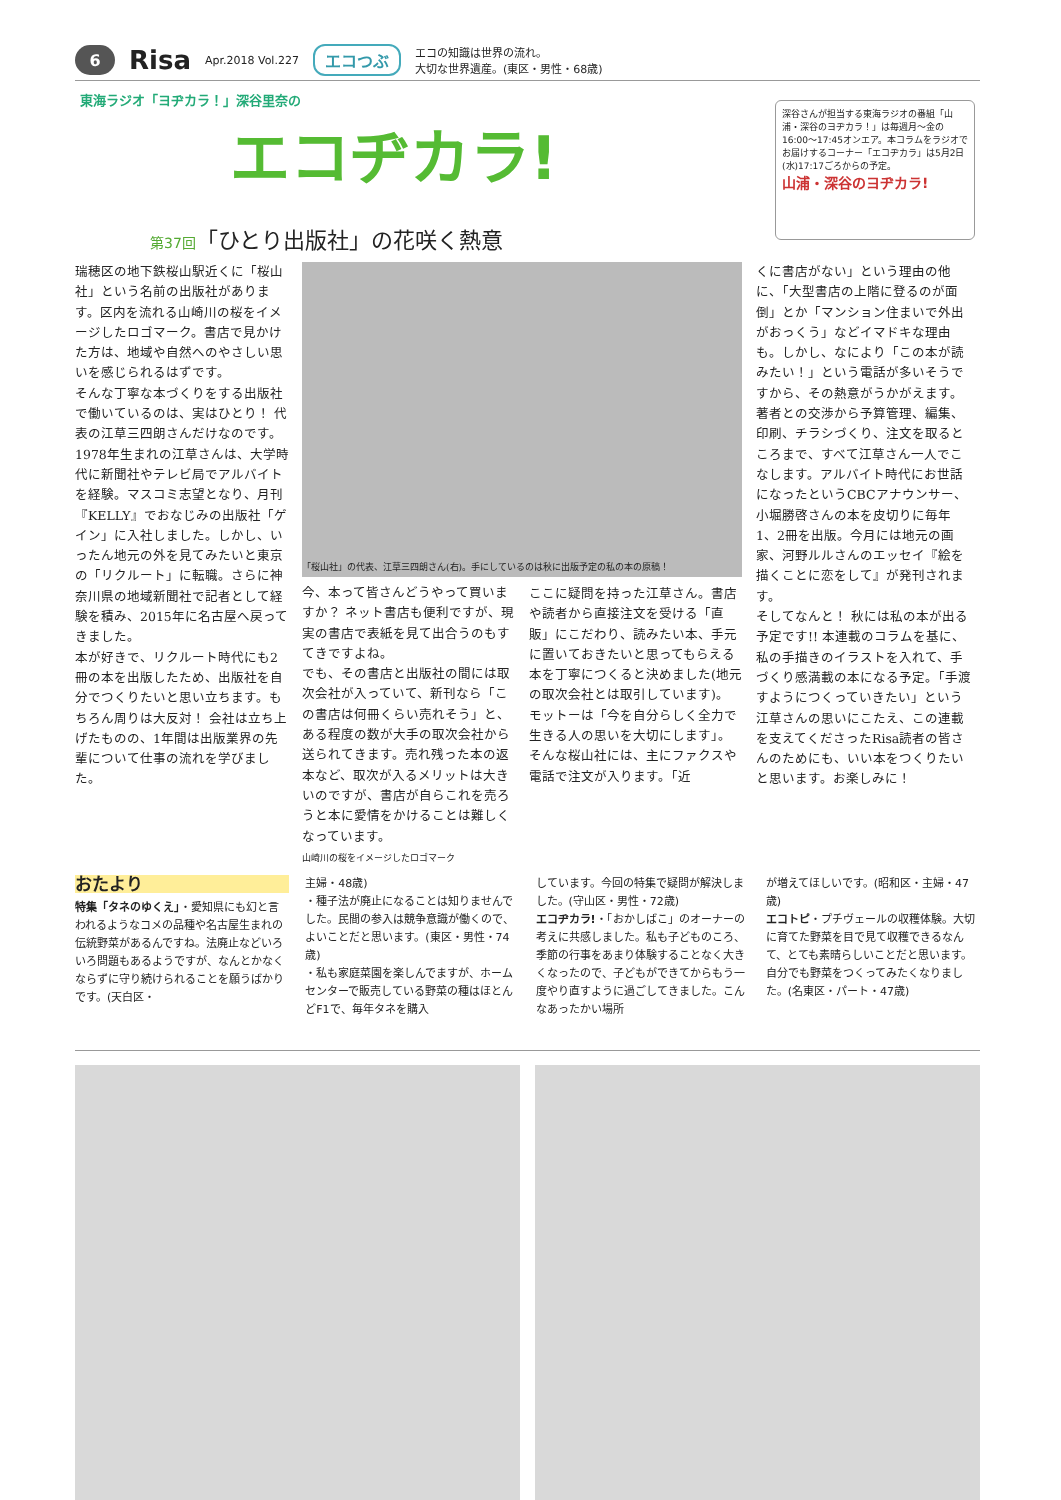6 Risa Apr.2018 Vol.227 エコつぶ エコの知識は世界の流れ。
大切な世界遺産。(東区・男性・68歳)
東海ラジオ「ヨヂカラ！」深谷里奈の
エコヂカラ!
第37回「ひとり出版社」の花咲く熱意
深谷さんが担当する東海ラジオの番組「山浦・深谷のヨヂカラ！」は毎週月～金の16:00～17:45オンエア。本コラムをラジオでお届けするコーナー「エコヂカラ」は5月2日(水)17:17ごろからの予定。
山浦・深谷のヨヂカラ!
瑞穂区の地下鉄桜山駅近くに「桜山社」という名前の出版社があります。区内を流れる山崎川の桜をイメージしたロゴマーク。書店で見かけた方は、地域や自然へのやさしい思いを感じられるはずです。
そんな丁寧な本づくりをする出版社で働いているのは、実はひとり！ 代表の江草三四朗さんだけなのです。
1978年生まれの江草さんは、大学時代に新聞社やテレビ局でアルバイトを経験。マスコミ志望となり、月刊『KELLY』でおなじみの出版社「ゲイン」に入社しました。しかし、いったん地元の外を見てみたいと東京の「リクルート」に転職。さらに神奈川県の地域新聞社で記者として経験を積み、2015年に名古屋へ戻ってきました。
本が好きで、リクルート時代にも2冊の本を出版したため、出版社を自分でつくりたいと思い立ちます。もちろん周りは大反対！ 会社は立ち上げたものの、1年間は出版業界の先輩について仕事の流れを学びました。
「桜山社」の代表、江草三四朗さん(右)。手にしているのは秋に出版予定の私の本の原稿！
今、本って皆さんどうやって買いますか？ ネット書店も便利ですが、現実の書店で表紙を見て出合うのもすてきですよね。
でも、その書店と出版社の間には取次会社が入っていて、新刊なら「この書店は何冊くらい売れそう」と、ある程度の数が大手の取次会社から送られてきます。売れ残った本の返本など、取次が入るメリットは大きいのですが、書店が自らこれを売ろうと本に愛情をかけることは難しくなっています。
山崎川の桜をイメージしたロゴマーク
ここに疑問を持った江草さん。書店や読者から直接注文を受ける「直販」にこだわり、読みたい本、手元に置いておきたいと思ってもらえる本を丁寧につくると決めました(地元の取次会社とは取引しています)。
モットーは「今を自分らしく全力で生きる人の思いを大切にします」。
そんな桜山社には、主にファクスや電話で注文が入ります。「近
くに書店がない」という理由の他に、「大型書店の上階に登るのが面倒」とか「マンション住まいで外出がおっくう」などイマドキな理由も。しかし、なにより「この本が読みたい！」という電話が多いそうですから、その熱意がうかがえます。
著者との交渉から予算管理、編集、印刷、チラシづくり、注文を取るところまで、すべて江草さん一人でこなします。アルバイト時代にお世話になったというCBCアナウンサー、小堀勝啓さんの本を皮切りに毎年1、2冊を出版。今月には地元の画家、河野ルルさんのエッセイ『絵を描くことに恋をして』が発刊されます。
そしてなんと！ 秋には私の本が出る予定です!! 本連載のコラムを基に、私の手描きのイラストを入れて、手づくり感満載の本になる予定。「手渡すようにつくっていきたい」という江草さんの思いにこたえ、この連載を支えてくださったRisa読者の皆さんのためにも、いい本をつくりたいと思います。お楽しみに！
おたより
特集「タネのゆくえ」・愛知県にも幻と言われるようなコメの品種や名古屋生まれの伝統野菜があるんですね。法廃止などいろいろ問題もあるようですが、なんとかなくならずに守り続けられることを願うばかりです。(天白区・
主婦・48歳)
・種子法が廃止になることは知りませんでした。民間の参入は競争意識が働くので、よいことだと思います。(東区・男性・74歳)
・私も家庭菜園を楽しんでますが、ホームセンターで販売している野菜の種はほとんどF1で、毎年タネを購入
しています。今回の特集で疑問が解決しました。(守山区・男性・72歳)
エコヂカラ!・「おかしばこ」のオーナーの考えに共感しました。私も子どものころ、季節の行事をあまり体験することなく大きくなったので、子どもができてからもう一度やり直すように過ごしてきました。こんなあったかい場所
が増えてほしいです。(昭和区・主婦・47歳)
エコトピ・プチヴェールの収穫体験。大切に育てた野菜を目で見て収穫できるなんて、とても素晴らしいことだと思います。自分でも野菜をつくってみたくなりました。(名東区・パート・47歳)